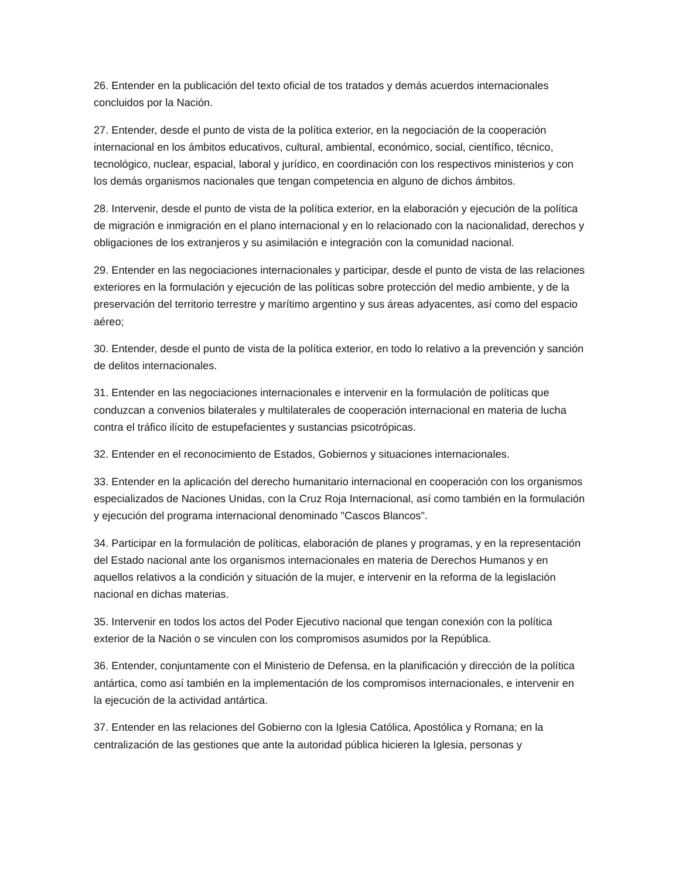26. Entender en la publicación del texto oficial de tos tratados y demás acuerdos internacionales concluidos por la Nación.
27. Entender, desde el punto de vista de la política exterior, en la negociación de la cooperación internacional en los ámbitos educativos, cultural, ambiental, económico, social, científico, técnico, tecnológico, nuclear, espacial, laboral y jurídico, en coordinación con los respectivos ministerios y con los demás organismos nacionales que tengan competencia en alguno de dichos ámbitos.
28. Intervenir, desde el punto de vista de la política exterior, en la elaboración y ejecución de la política de migración e inmigración en el plano internacional y en lo relacionado con la nacionalidad, derechos y obligaciones de los extranjeros y su asimilación e integración con la comunidad nacional.
29. Entender en las negociaciones internacionales y participar, desde el punto de vista de las relaciones exteriores en la formulación y ejecución de las políticas sobre protección del medio ambiente, y de la preservación del territorio terrestre y marítimo argentino y sus áreas adyacentes, así como del espacio aéreo;
30. Entender, desde el punto de vista de la política exterior, en todo lo relativo a la prevención y sanción de delitos internacionales.
31. Entender en las negociaciones internacionales e intervenir en la formulación de políticas que conduzcan a convenios bilaterales y multilaterales de cooperación internacional en materia de lucha contra el tráfico ilícito de estupefacientes y sustancias psicotrópicas.
32. Entender en el reconocimiento de Estados, Gobiernos y situaciones internacionales.
33. Entender en la aplicación del derecho humanitario internacional en cooperación con los organismos especializados de Naciones Unidas, con la Cruz Roja Internacional, así como también en la formulación y ejecución del programa internacional denominado "Cascos Blancos".
34. Participar en la formulación de políticas, elaboración de planes y programas, y en la representación del Estado nacional ante los organismos internacionales en materia de Derechos Humanos y en aquellos relativos a la condición y situación de la mujer, e intervenir en la reforma de la legislación nacional en dichas materias.
35. Intervenir en todos los actos del Poder Ejecutivo nacional que tengan conexión con la política exterior de la Nación o se vinculen con los compromisos asumidos por la República.
36. Entender, conjuntamente con el Ministerio de Defensa, en la planificación y dirección de la política antártica, como así también en la implementación de los compromisos internacionales, e intervenir en la ejecución de la actividad antártica.
37. Entender en las relaciones del Gobierno con la Iglesia Católica, Apostólica y Romana; en la centralización de las gestiones que ante la autoridad pública hicieren la Iglesia, personas y